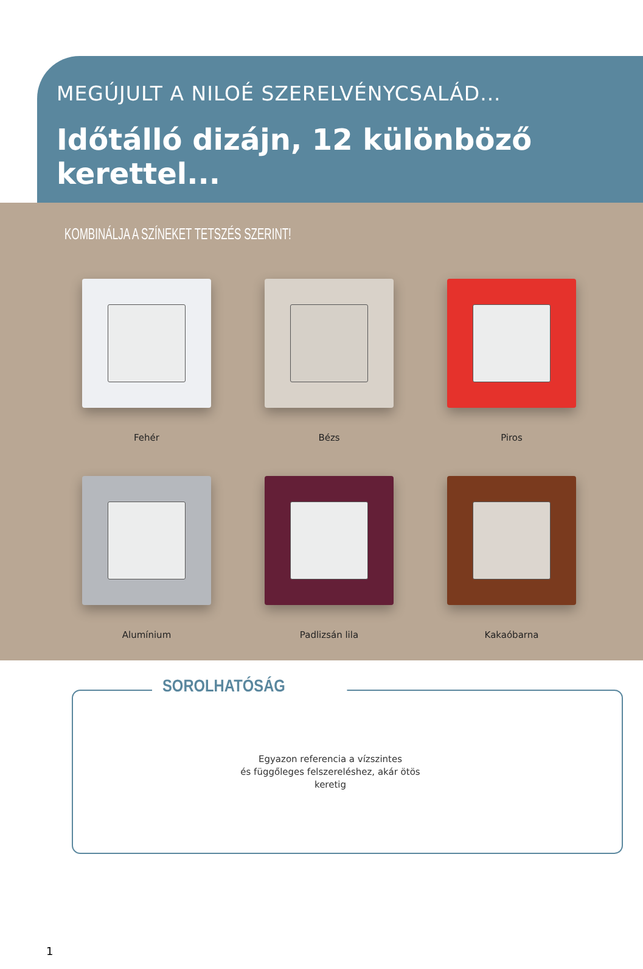MEGÚJULT A NILOÉ SZERELVÉNYCSALÁD...
Időtálló dizájn, 12 különböző kerettel...
KOMBINÁLJA A SZÍNEKET TETSZÉS SZERINT!
Fehér
Bézs
Piros
Alumínium
Padlizsán lila
Kakaóbarna
SOROLHATÓSÁG
Egyazon referencia a vízszintes
és függőleges felszereléshez, akár ötös keretig
1